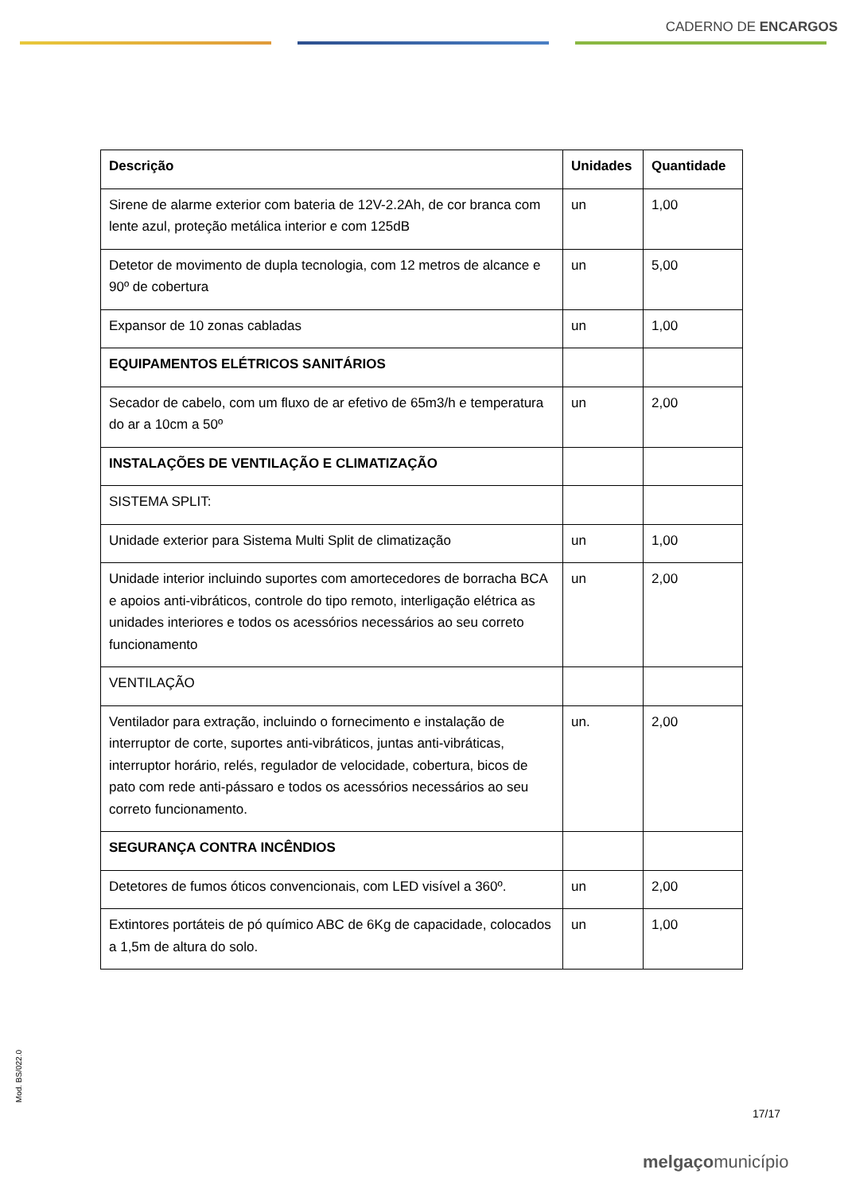CADERNO DE ENCARGOS
| Descrição | Unidades | Quantidade |
| --- | --- | --- |
| Sirene de alarme exterior com bateria de 12V-2.2Ah, de cor branca com lente azul, proteção metálica interior e com 125dB | un | 1,00 |
| Detetor de movimento de dupla tecnologia, com 12 metros de alcance e 90º de cobertura | un | 5,00 |
| Expansor de 10 zonas cabladas | un | 1,00 |
| EQUIPAMENTOS ELÉTRICOS SANITÁRIOS | | |
| Secador de cabelo, com um fluxo de ar efetivo de 65m3/h e temperatura do ar a 10cm a 50º | un | 2,00 |
| INSTALAÇÕES DE VENTILAÇÃO E CLIMATIZAÇÃO | | |
| SISTEMA SPLIT: | | |
| Unidade exterior para Sistema Multi Split de climatização | un | 1,00 |
| Unidade interior incluindo suportes com amortecedores de borracha BCA e apoios anti-vibráticos, controle do tipo remoto, interligação elétrica as unidades interiores e todos os acessórios necessários ao seu correto funcionamento | un | 2,00 |
| VENTILAÇÃO | | |
| Ventilador para extração, incluindo o fornecimento e instalação de interruptor de corte, suportes anti-vibráticos, juntas anti-vibráticas, interruptor horário, relés, regulador de velocidade, cobertura, bicos de pato com rede anti-pássaro e todos os acessórios necessários ao seu correto funcionamento. | un. | 2,00 |
| SEGURANÇA CONTRA INCÊNDIOS | | |
| Detetores de fumos óticos convencionais, com LED visível a 360º. | un | 2,00 |
| Extintores portáteis de pó químico ABC de 6Kg de capacidade, colocados a 1,5m de altura do solo. | un | 1,00 |
Mod. BS/022.0
17/17
melgaçomunicípio